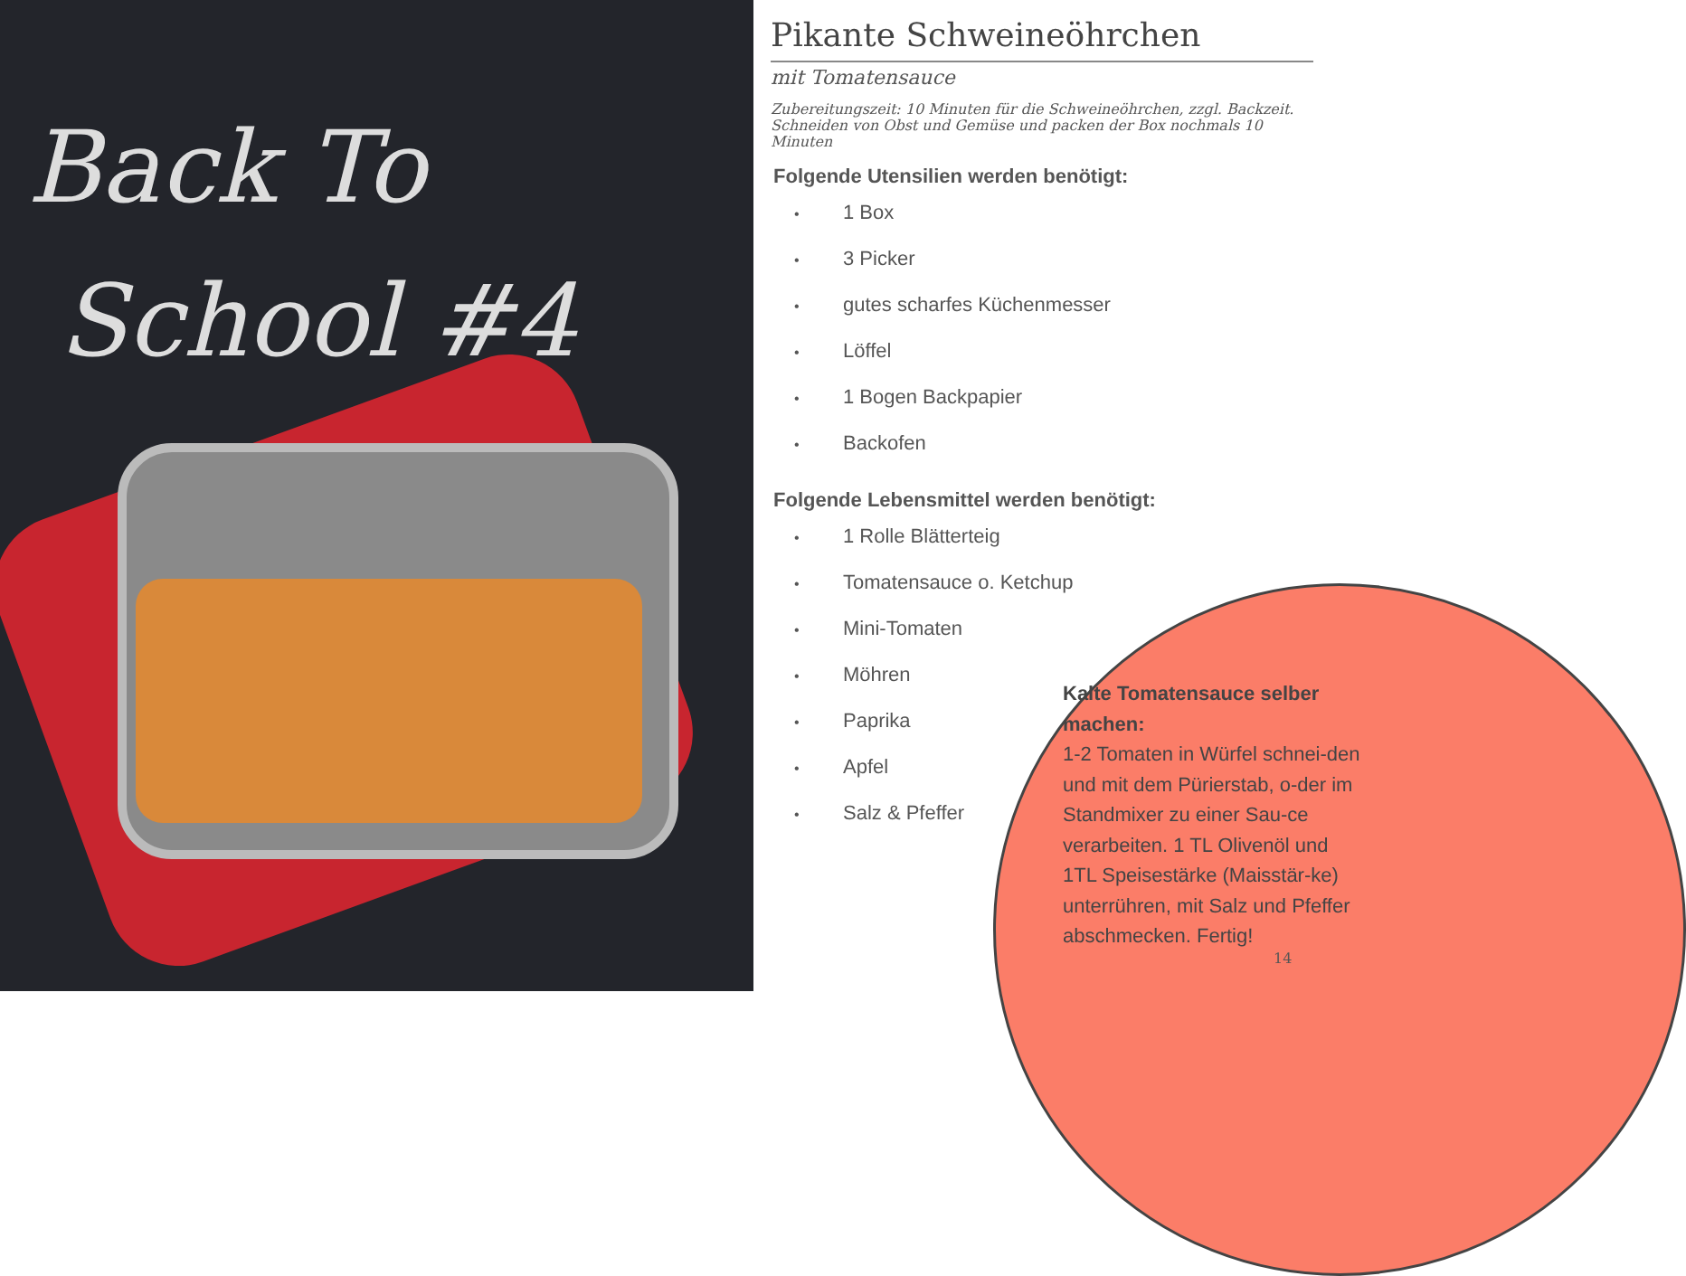Back To
School #4
Pikante Schweineöhrchen
mit Tomatensauce
Zubereitungszeit: 10 Minuten für die Schweineöhrchen, zzgl. Backzeit. Schneiden von Obst und Gemüse und packen der Box nochmals 10 Minuten
Folgende Utensilien werden benötigt:
• 1 Box
• 3 Picker
• gutes scharfes Küchenmesser
• Löffel
• 1 Bogen Backpapier
• Backofen
Folgende Lebensmittel werden benötigt:
• 1 Rolle Blätterteig
• Tomatensauce o. Ketchup
• Mini-Tomaten
• Möhren
• Paprika
• Apfel
• Salz & Pfeffer
Kalte Tomatensauce selber machen:
1-2 Tomaten in Würfel schnei-den und mit dem Pürierstab, o-der im Standmixer zu einer Sau-ce verarbeiten. 1 TL Olivenöl und 1TL Speisestärke (Maisstär-ke) unterrühren, mit Salz und Pfeffer abschmecken. Fertig!
14